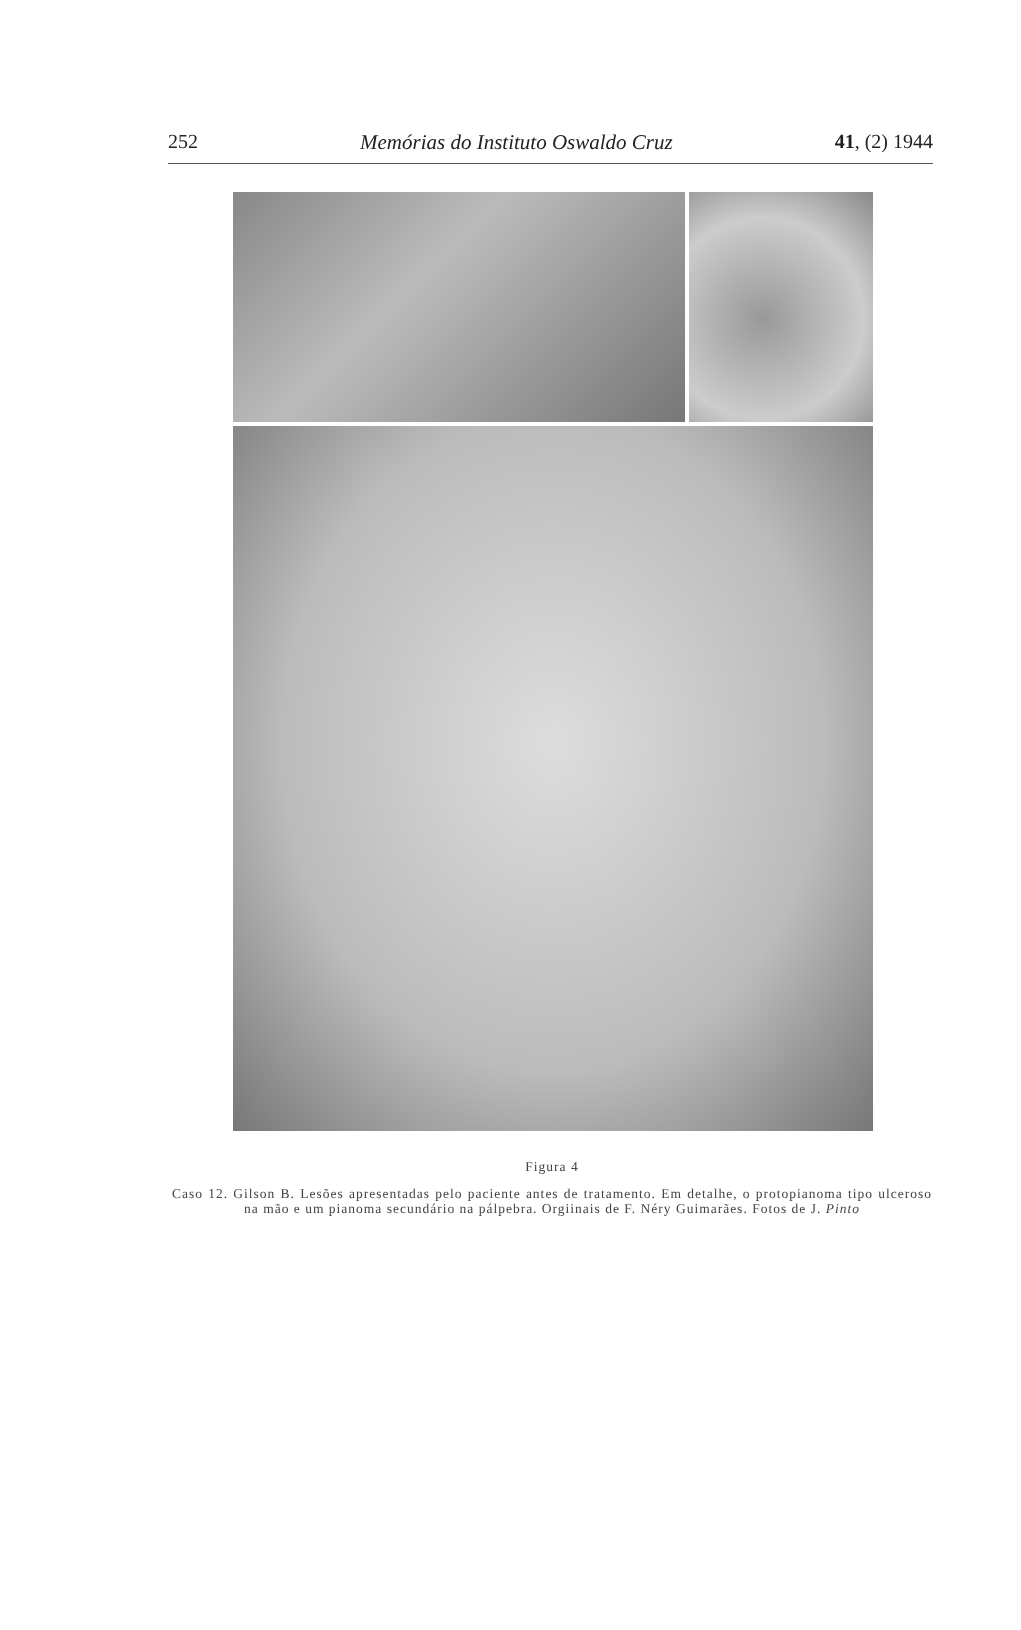252 Memórias do Instituto Oswaldo Cruz 41, (2) 1944
Figura 4
Caso 12. Gilson B. Lesões apresentadas pelo paciente antes de tratamento. Em detalhe, o protopianoma tipo ulceroso na mão e um pianoma secundário na pálpebra. Orgiinais de F. Néry Guimarães. Fotos de J. Pinto